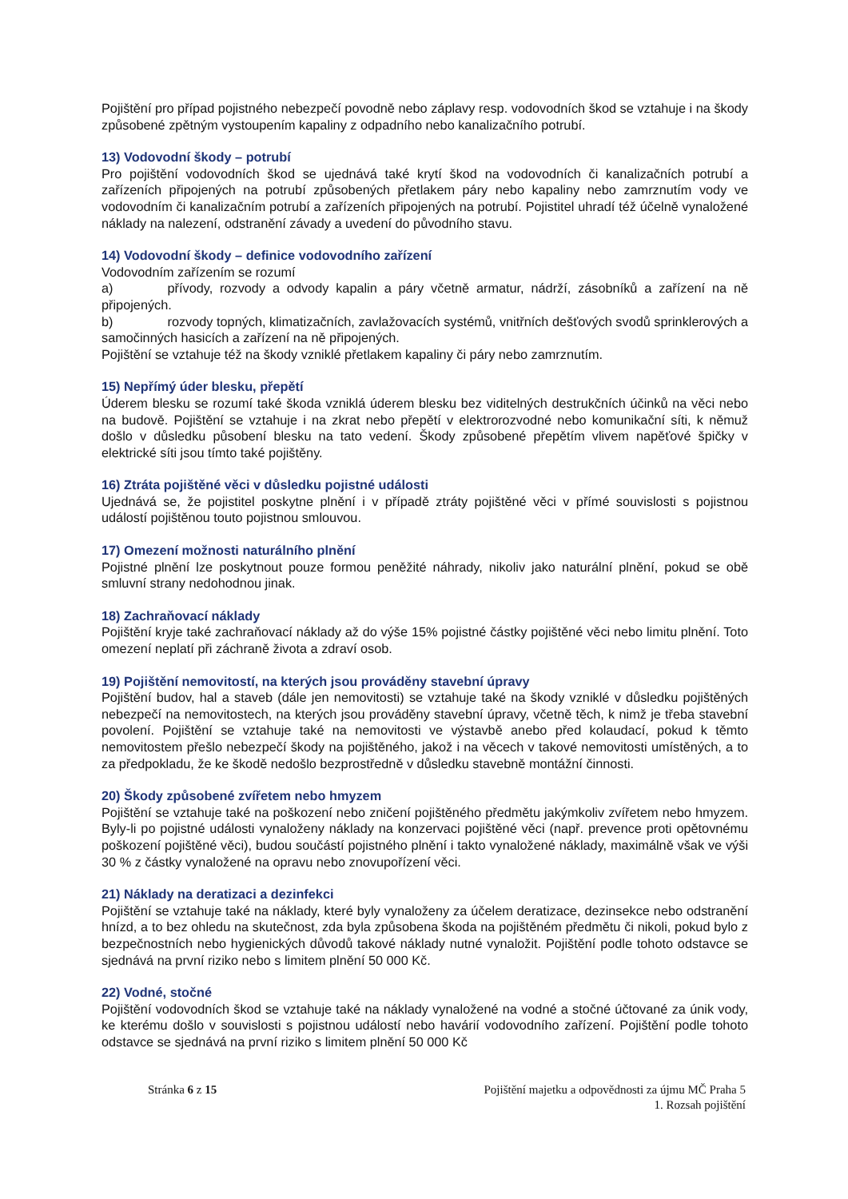Pojištění pro případ pojistného nebezpečí povodně nebo záplavy resp. vodovodních škod se vztahuje i na škody způsobené zpětným vystoupením kapaliny z odpadního nebo kanalizačního potrubí.
13) Vodovodní škody – potrubí
Pro pojištění vodovodních škod se ujednává také krytí škod na vodovodních či kanalizačních potrubí a zařízeních připojených na potrubí způsobených přetlakem páry nebo kapaliny nebo zamrznutím vody ve vodovodním či kanalizačním potrubí a zařízeních připojených na potrubí. Pojistitel uhradí též účelně vynaložené náklady na nalezení, odstranění závady a uvedení do původního stavu.
14) Vodovodní škody – definice vodovodního zařízení
Vodovodním zařízením se rozumí
a) přívody, rozvody a odvody kapalin a páry včetně armatur, nádrží, zásobníků a zařízení na ně připojených.
b) rozvody topných, klimatizačních, zavlažovacích systémů, vnitřních dešťových svodů sprinklerových a samočinných hasicích a zařízení na ně připojených.
Pojištění se vztahuje též na škody vzniklé přetlakem kapaliny či páry nebo zamrznutím.
15) Nepřímý úder blesku, přepětí
Úderem blesku se rozumí také škoda vzniklá úderem blesku bez viditelných destrukčních účinků na věci nebo na budově. Pojištění se vztahuje i na zkrat nebo přepětí v elektrorozvodné nebo komunikační síti, k němuž došlo v důsledku působení blesku na tato vedení. Škody způsobené přepětím vlivem napěťové špičky v elektrické síti jsou tímto také pojištěny.
16) Ztráta pojištěné věci v důsledku pojistné události
Ujednává se, že pojistitel poskytne plnění i v případě ztráty pojištěné věci v přímé souvislosti s pojistnou událostí pojištěnou touto pojistnou smlouvou.
17) Omezení možnosti naturálního plnění
Pojistné plnění lze poskytnout pouze formou peněžité náhrady, nikoliv jako naturální plnění, pokud se obě smluvní strany nedohodnou jinak.
18) Zachraňovací náklady
Pojištění kryje také zachraňovací náklady až do výše 15% pojistné částky pojištěné věci nebo limitu plnění. Toto omezení neplatí při záchraně života a zdraví osob.
19) Pojištění nemovitostí, na kterých jsou prováděny stavební úpravy
Pojištění budov, hal a staveb (dále jen nemovitosti) se vztahuje také na škody vzniklé v důsledku pojištěných nebezpečí na nemovitostech, na kterých jsou prováděny stavební úpravy, včetně těch, k nimž je třeba stavební povolení. Pojištění se vztahuje také na nemovitosti ve výstavbě anebo před kolaudací, pokud k těmto nemovitostem přešlo nebezpečí škody na pojištěného, jakož i na věcech v takové nemovitosti umístěných, a to za předpokladu, že ke škodě nedošlo bezprostředně v důsledku stavebně montážní činnosti.
20) Škody způsobené zvířetem nebo hmyzem
Pojištění se vztahuje také na poškození nebo zničení pojištěného předmětu jakýmkoliv zvířetem nebo hmyzem. Byly-li po pojistné události vynaloženy náklady na konzervaci pojištěné věci (např. prevence proti opětovnému poškození pojištěné věci), budou součástí pojistného plnění i takto vynaložené náklady, maximálně však ve výši 30 % z částky vynaložené na opravu nebo znovupořízení věci.
21) Náklady na deratizaci a dezinfekci
Pojištění se vztahuje také na náklady, které byly vynaloženy za účelem deratizace, dezinsekce nebo odstranění hnízd, a to bez ohledu na skutečnost, zda byla způsobena škoda na pojištěném předmětu či nikoli, pokud bylo z bezpečnostních nebo hygienických důvodů takové náklady nutné vynaložit. Pojištění podle tohoto odstavce se sjednává na první riziko nebo s limitem plnění 50 000 Kč.
22) Vodné, stočné
Pojištění vodovodních škod se vztahuje také na náklady vynaložené na vodné a stočné účtované za únik vody, ke kterému došlo v souvislosti s pojistnou událostí nebo havárií vodovodního zařízení. Pojištění podle tohoto odstavce se sjednává na první riziko s limitem plnění 50 000 Kč
Stránka 6 z 15 Pojištění majetku a odpovědnosti za újmu MČ Praha 5
1. Rozsah pojištění